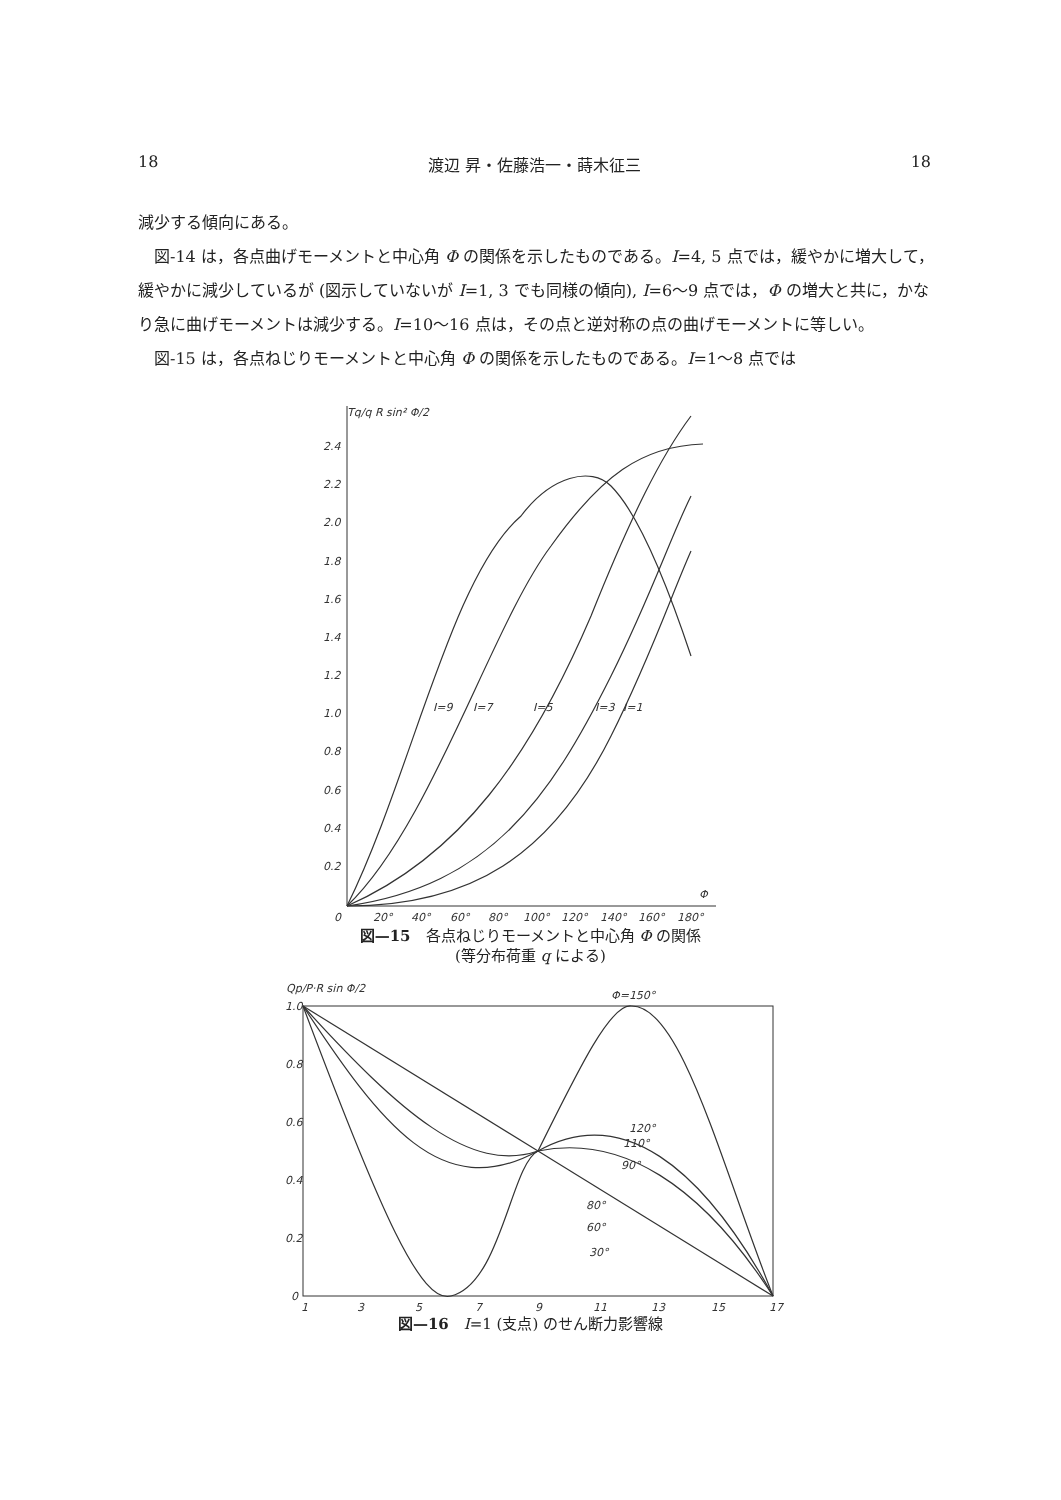18 渡辺 昇・佐藤浩一・蒔木征三 18
減少する傾向にある。
図-14 は，各点曲げモーメントと中心角 Φ の関係を示したものである。I=4, 5 点では，緩やかに増大して，緩やかに減少しているが (図示していないが I=1, 3 でも同様の傾向), I=6～9 点では，Φ の増大と共に，かなり急に曲げモーメントは減少する。I=10～16 点は，その点と逆対称の点の曲げモーメントに等しい。
図-15 は，各点ねじりモーメントと中心角 Φ の関係を示したものである。I=1～8 点では
Tq/q R sin² Φ/2
2.4
2.2
2.0
1.8
1.6
1.4
1.2
1.0
0.8
0.6
0.4
0.2
0
20°
40°
60°
80°
100°
120°
140°
160°
180°
Φ
I=9
I=7
I=5
I=3
I=1
図—15　各点ねじりモーメントと中心角 Φ の関係
(等分布荷重 q による)
Qp/P·R sin Φ/2
1.0
0.8
0.6
0.4
0.2
0
1
3
5
7
9
11
13
15
17
Φ=150°
120°
110°
90°
80°
60°
30°
図—16　I=1 (支点) のせん断力影響線